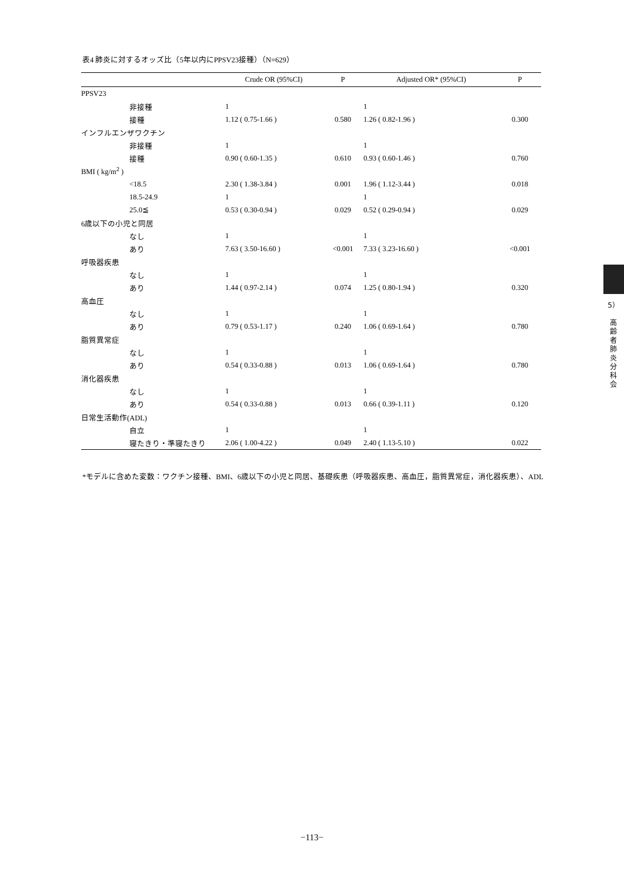表4 肺炎に対するオッズ比（5年以内にPPSV23接種）（N=629）
| | Crude OR (95%CI) | P | Adjusted OR* (95%CI) | P |
| --- | --- | --- | --- | --- |
| PPSV23 | | | | |
| 非接種 | 1 | | 1 | |
| 接種 | 1.12 ( 0.75-1.66 ) | 0.580 | 1.26 ( 0.82-1.96 ) | 0.300 |
| インフルエンザワクチン | | | | |
| 非接種 | 1 | | 1 | |
| 接種 | 0.90 ( 0.60-1.35 ) | 0.610 | 0.93 ( 0.60-1.46 ) | 0.760 |
| BMI ( kg/m<sup>2</sup> ) | | | | |
| <18.5 | 2.30 ( 1.38-3.84 ) | 0.001 | 1.96 ( 1.12-3.44 ) | 0.018 |
| 18.5-24.9 | 1 | | 1 | |
| 25.0≦ | 0.53 ( 0.30-0.94 ) | 0.029 | 0.52 ( 0.29-0.94 ) | 0.029 |
| 6歳以下の小児と同居 | | | | |
| なし | 1 | | 1 | |
| あり | 7.63 ( 3.50-16.60 ) | <0.001 | 7.33 ( 3.23-16.60 ) | <0.001 |
| 呼吸器疾患 | | | | |
| なし | 1 | | 1 | |
| あり | 1.44 ( 0.97-2.14 ) | 0.074 | 1.25 ( 0.80-1.94 ) | 0.320 |
| 高血圧 | | | | |
| なし | 1 | | 1 | |
| あり | 0.79 ( 0.53-1.17 ) | 0.240 | 1.06 ( 0.69-1.64 ) | 0.780 |
| 脂質異常症 | | | | |
| なし | 1 | | 1 | |
| あり | 0.54 ( 0.33-0.88 ) | 0.013 | 1.06 ( 0.69-1.64 ) | 0.780 |
| 消化器疾患 | | | | |
| なし | 1 | | 1 | |
| あり | 0.54 ( 0.33-0.88 ) | 0.013 | 0.66 ( 0.39-1.11 ) | 0.120 |
| 日常生活動作(ADL) | | | | |
| 自立 | 1 | | 1 | |
| 寝たきり・準寝たきり | 2.06 ( 1.00-4.22 ) | 0.049 | 2.40 ( 1.13-5.10 ) | 0.022 |
*モデルに含めた変数：ワクチン接種、BMI、6歳以下の小児と同居、基礎疾患（呼吸器疾患、高血圧，脂質異常症，消化器疾患）、ADL
5）
高
齢
者
肺
炎
分
科
会
−113−